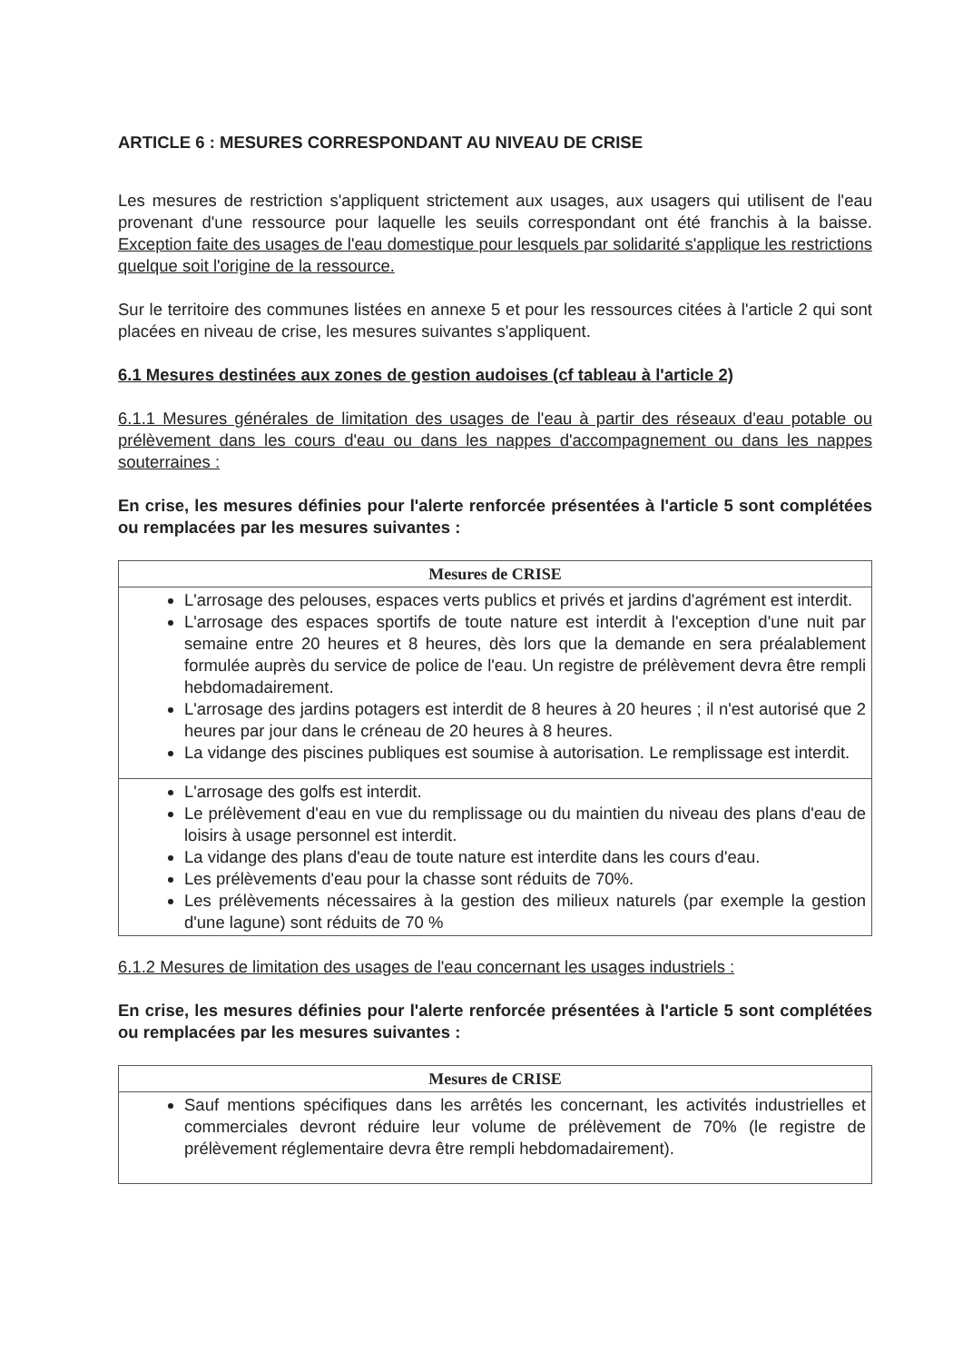ARTICLE 6 : MESURES CORRESPONDANT AU NIVEAU DE CRISE
Les mesures de restriction s'appliquent strictement aux usages, aux usagers qui utilisent de l'eau provenant d'une ressource pour laquelle les seuils correspondant ont été franchis à la baisse. Exception faite des usages de l'eau domestique pour lesquels par solidarité s'applique les restrictions quelque soit l'origine de la ressource.
Sur le territoire des communes listées en annexe 5 et pour les ressources citées à l'article 2 qui sont placées en niveau de crise, les mesures suivantes s'appliquent.
6.1 Mesures destinées aux zones de gestion audoises (cf tableau à l'article 2)
6.1.1 Mesures générales de limitation des usages de l'eau à partir des réseaux d'eau potable ou prélèvement dans les cours d'eau ou dans les nappes d'accompagnement ou dans les nappes souterraines :
En crise, les mesures définies pour l'alerte renforcée présentées à l'article 5 sont complétées ou remplacées par les mesures suivantes :
| Mesures de CRISE |
| --- |
| L'arrosage des pelouses, espaces verts publics et privés et jardins d'agrément est interdit. L'arrosage des espaces sportifs de toute nature est interdit à l'exception d'une nuit par semaine entre 20 heures et 8 heures, dès lors que la demande en sera préalablement formulée auprès du service de police de l'eau. Un registre de prélèvement devra être rempli hebdomadairement. L'arrosage des jardins potagers est interdit de 8 heures à 20 heures ; il n'est autorisé que 2 heures par jour dans le créneau de 20 heures à 8 heures. La vidange des piscines publiques est soumise à autorisation. Le remplissage est interdit. |
| L'arrosage des golfs est interdit. Le prélèvement d'eau en vue du remplissage ou du maintien du niveau des plans d'eau de loisirs à usage personnel est interdit. La vidange des plans d'eau de toute nature est interdite dans les cours d'eau. Les prélèvements d'eau pour la chasse sont réduits de 70%. Les prélèvements nécessaires à la gestion des milieux naturels (par exemple la gestion d'une lagune) sont réduits de 70 % |
6.1.2 Mesures de limitation des usages de l'eau concernant les usages industriels :
En crise, les mesures définies pour l'alerte renforcée présentées à l'article 5 sont complétées ou remplacées par les mesures suivantes :
| Mesures de CRISE |
| --- |
| Sauf mentions spécifiques dans les arrêtés les concernant, les activités industrielles et commerciales devront réduire leur volume de prélèvement de 70% (le registre de prélèvement réglementaire devra être rempli hebdomadairement). |